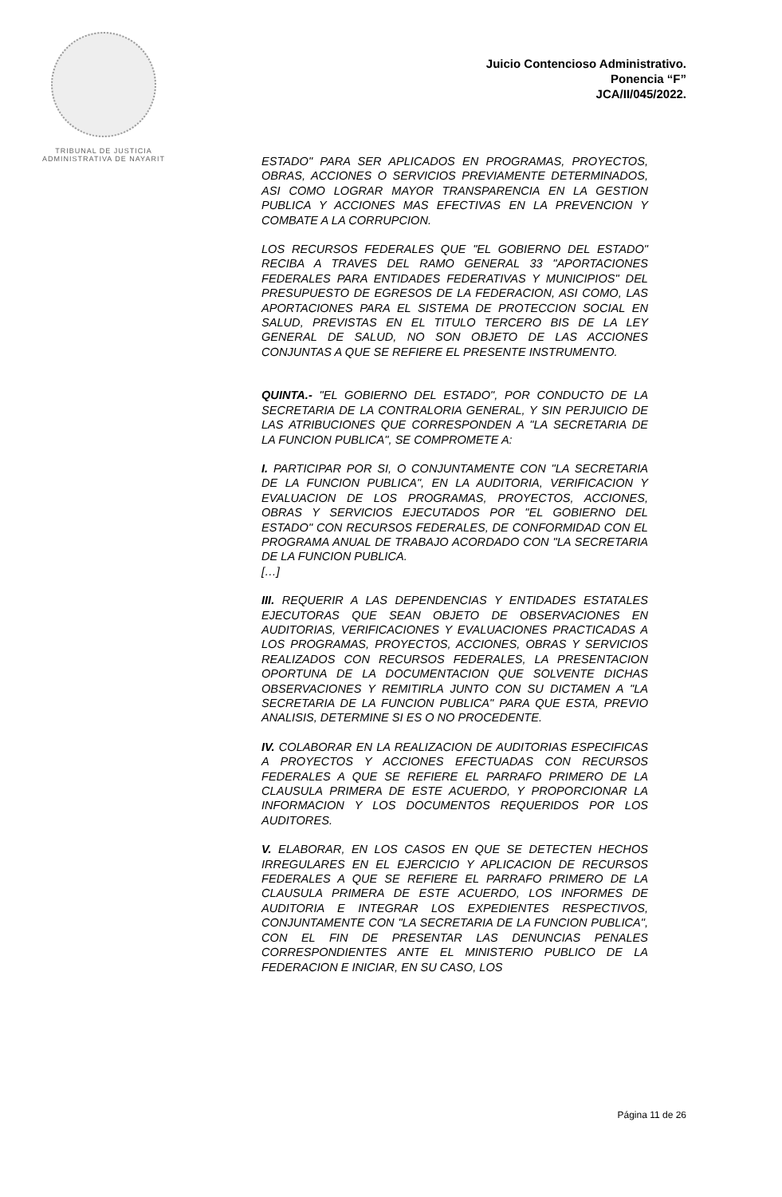TRIBUNAL DE JUSTICIA
ADMINISTRATIVA DE NAYARIT
Juicio Contencioso Administrativo.
Ponencia “F”
JCA/II/045/2022.
ESTADO" PARA SER APLICADOS EN PROGRAMAS, PROYECTOS, OBRAS, ACCIONES O SERVICIOS PREVIAMENTE DETERMINADOS, ASI COMO LOGRAR MAYOR TRANSPARENCIA EN LA GESTION PUBLICA Y ACCIONES MAS EFECTIVAS EN LA PREVENCION Y COMBATE A LA CORRUPCION.
LOS RECURSOS FEDERALES QUE "EL GOBIERNO DEL ESTADO" RECIBA A TRAVES DEL RAMO GENERAL 33 "APORTACIONES FEDERALES PARA ENTIDADES FEDERATIVAS Y MUNICIPIOS" DEL PRESUPUESTO DE EGRESOS DE LA FEDERACION, ASI COMO, LAS APORTACIONES PARA EL SISTEMA DE PROTECCION SOCIAL EN SALUD, PREVISTAS EN EL TITULO TERCERO BIS DE LA LEY GENERAL DE SALUD, NO SON OBJETO DE LAS ACCIONES CONJUNTAS A QUE SE REFIERE EL PRESENTE INSTRUMENTO.
QUINTA.- "EL GOBIERNO DEL ESTADO", POR CONDUCTO DE LA SECRETARIA DE LA CONTRALORIA GENERAL, Y SIN PERJUICIO DE LAS ATRIBUCIONES QUE CORRESPONDEN A "LA SECRETARIA DE LA FUNCION PUBLICA", SE COMPROMETE A:
I. PARTICIPAR POR SI, O CONJUNTAMENTE CON "LA SECRETARIA DE LA FUNCION PUBLICA", EN LA AUDITORIA, VERIFICACION Y EVALUACION DE LOS PROGRAMAS, PROYECTOS, ACCIONES, OBRAS Y SERVICIOS EJECUTADOS POR "EL GOBIERNO DEL ESTADO" CON RECURSOS FEDERALES, DE CONFORMIDAD CON EL PROGRAMA ANUAL DE TRABAJO ACORDADO CON "LA SECRETARIA DE LA FUNCION PUBLICA.
[…]
III. REQUERIR A LAS DEPENDENCIAS Y ENTIDADES ESTATALES EJECUTORAS QUE SEAN OBJETO DE OBSERVACIONES EN AUDITORIAS, VERIFICACIONES Y EVALUACIONES PRACTICADAS A LOS PROGRAMAS, PROYECTOS, ACCIONES, OBRAS Y SERVICIOS REALIZADOS CON RECURSOS FEDERALES, LA PRESENTACION OPORTUNA DE LA DOCUMENTACION QUE SOLVENTE DICHAS OBSERVACIONES Y REMITIRLA JUNTO CON SU DICTAMEN A "LA SECRETARIA DE LA FUNCION PUBLICA" PARA QUE ESTA, PREVIO ANALISIS, DETERMINE SI ES O NO PROCEDENTE.
IV. COLABORAR EN LA REALIZACION DE AUDITORIAS ESPECIFICAS A PROYECTOS Y ACCIONES EFECTUADAS CON RECURSOS FEDERALES A QUE SE REFIERE EL PARRAFO PRIMERO DE LA CLAUSULA PRIMERA DE ESTE ACUERDO, Y PROPORCIONAR LA INFORMACION Y LOS DOCUMENTOS REQUERIDOS POR LOS AUDITORES.
V. ELABORAR, EN LOS CASOS EN QUE SE DETECTEN HECHOS IRREGULARES EN EL EJERCICIO Y APLICACION DE RECURSOS FEDERALES A QUE SE REFIERE EL PARRAFO PRIMERO DE LA CLAUSULA PRIMERA DE ESTE ACUERDO, LOS INFORMES DE AUDITORIA E INTEGRAR LOS EXPEDIENTES RESPECTIVOS, CONJUNTAMENTE CON "LA SECRETARIA DE LA FUNCION PUBLICA", CON EL FIN DE PRESENTAR LAS DENUNCIAS PENALES CORRESPONDIENTES ANTE EL MINISTERIO PUBLICO DE LA FEDERACION E INICIAR, EN SU CASO, LOS
Página 11 de 26